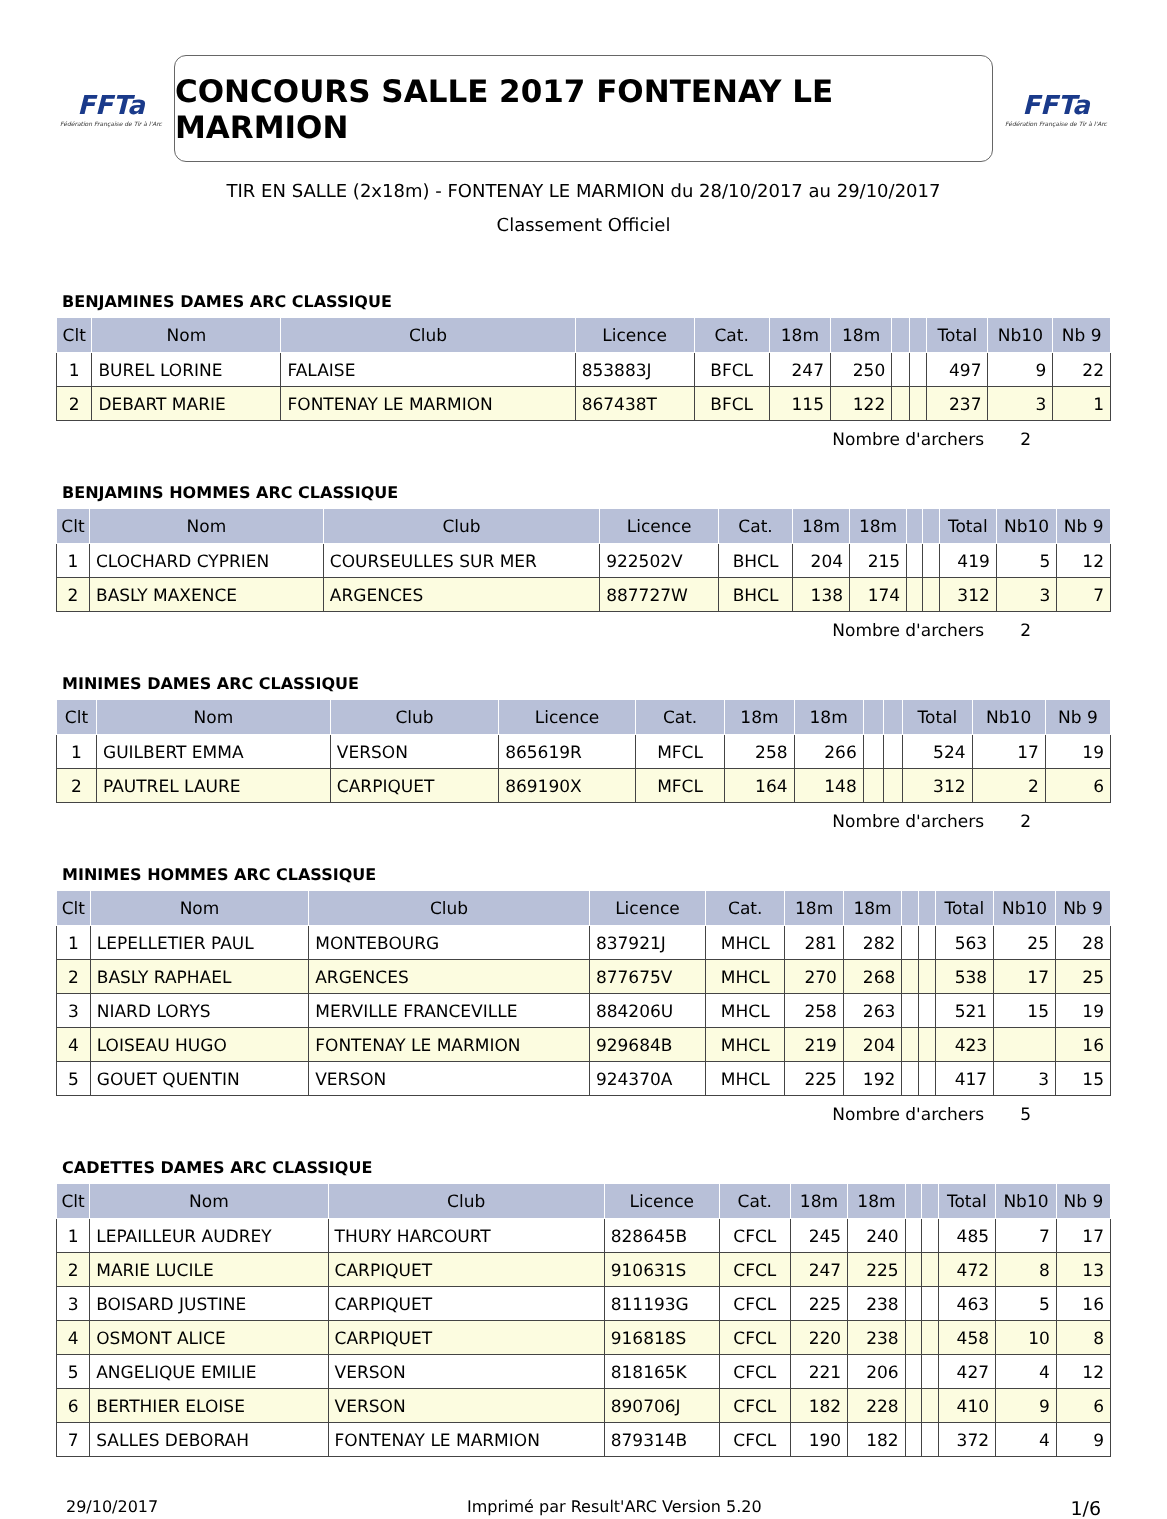FFTa
Fédération Française de Tir à l'Arc
CONCOURS SALLE 2017 FONTENAY LE MARMION
FFTa
Fédération Française de Tir à l'Arc
TIR EN SALLE (2x18m) - FONTENAY LE MARMION du 28/10/2017 au 29/10/2017
Classement Officiel
BENJAMINES DAMES ARC CLASSIQUE
| Clt | Nom | Club | Licence | Cat. | 18m | 18m | | | Total | Nb10 | Nb 9 |
| --- | --- | --- | --- | --- | --- | --- | --- | --- | --- | --- | --- |
| 1 | BUREL LORINE | FALAISE | 853883J | BFCL | 247 | 250 | | | 497 | 9 | 22 |
| 2 | DEBART MARIE | FONTENAY LE MARMION | 867438T | BFCL | 115 | 122 | | | 237 | 3 | 1 |
Nombre d'archers 2
BENJAMINS HOMMES ARC CLASSIQUE
| Clt | Nom | Club | Licence | Cat. | 18m | 18m | | | Total | Nb10 | Nb 9 |
| --- | --- | --- | --- | --- | --- | --- | --- | --- | --- | --- | --- |
| 1 | CLOCHARD CYPRIEN | COURSEULLES SUR MER | 922502V | BHCL | 204 | 215 | | | 419 | 5 | 12 |
| 2 | BASLY MAXENCE | ARGENCES | 887727W | BHCL | 138 | 174 | | | 312 | 3 | 7 |
Nombre d'archers 2
MINIMES DAMES ARC CLASSIQUE
| Clt | Nom | Club | Licence | Cat. | 18m | 18m | | | Total | Nb10 | Nb 9 |
| --- | --- | --- | --- | --- | --- | --- | --- | --- | --- | --- | --- |
| 1 | GUILBERT EMMA | VERSON | 865619R | MFCL | 258 | 266 | | | 524 | 17 | 19 |
| 2 | PAUTREL LAURE | CARPIQUET | 869190X | MFCL | 164 | 148 | | | 312 | 2 | 6 |
Nombre d'archers 2
MINIMES HOMMES ARC CLASSIQUE
| Clt | Nom | Club | Licence | Cat. | 18m | 18m | | | Total | Nb10 | Nb 9 |
| --- | --- | --- | --- | --- | --- | --- | --- | --- | --- | --- | --- |
| 1 | LEPELLETIER PAUL | MONTEBOURG | 837921J | MHCL | 281 | 282 | | | 563 | 25 | 28 |
| 2 | BASLY RAPHAEL | ARGENCES | 877675V | MHCL | 270 | 268 | | | 538 | 17 | 25 |
| 3 | NIARD LORYS | MERVILLE FRANCEVILLE | 884206U | MHCL | 258 | 263 | | | 521 | 15 | 19 |
| 4 | LOISEAU HUGO | FONTENAY LE MARMION | 929684B | MHCL | 219 | 204 | | | 423 | | 16 |
| 5 | GOUET QUENTIN | VERSON | 924370A | MHCL | 225 | 192 | | | 417 | 3 | 15 |
Nombre d'archers 5
CADETTES DAMES ARC CLASSIQUE
| Clt | Nom | Club | Licence | Cat. | 18m | 18m | | | Total | Nb10 | Nb 9 |
| --- | --- | --- | --- | --- | --- | --- | --- | --- | --- | --- | --- |
| 1 | LEPAILLEUR AUDREY | THURY HARCOURT | 828645B | CFCL | 245 | 240 | | | 485 | 7 | 17 |
| 2 | MARIE LUCILE | CARPIQUET | 910631S | CFCL | 247 | 225 | | | 472 | 8 | 13 |
| 3 | BOISARD JUSTINE | CARPIQUET | 811193G | CFCL | 225 | 238 | | | 463 | 5 | 16 |
| 4 | OSMONT ALICE | CARPIQUET | 916818S | CFCL | 220 | 238 | | | 458 | 10 | 8 |
| 5 | ANGELIQUE EMILIE | VERSON | 818165K | CFCL | 221 | 206 | | | 427 | 4 | 12 |
| 6 | BERTHIER ELOISE | VERSON | 890706J | CFCL | 182 | 228 | | | 410 | 9 | 6 |
| 7 | SALLES DEBORAH | FONTENAY LE MARMION | 879314B | CFCL | 190 | 182 | | | 372 | 4 | 9 |
29/10/2017 Imprimé par Result'ARC Version 5.20 1/6